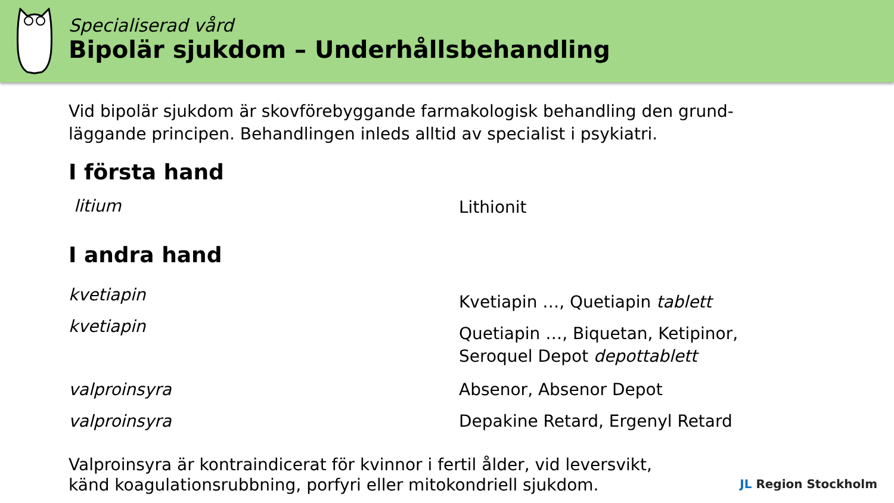Specialiserad vård
Bipolär sjukdom – Underhållsbehandling
Vid bipolär sjukdom är skovförebyggande farmakologisk behandling den grund-
läggande principen. Behandlingen inleds alltid av specialist i psykiatri.
I första hand
litium
Lithionit
I andra hand
kvetiapin
kvetiapin
Kvetiapin …, Quetiapin tablett
Quetiapin …, Biquetan, Ketipinor,
Seroquel Depot depottablett
valproinsyra
valproinsyra
Absenor, Absenor Depot
Depakine Retard, Ergenyl Retard
Valproinsyra är kontraindicerat för kvinnor i fertil ålder, vid leversvikt,
känd koagulationsrubbning, porfyri eller mitokondriell sjukdom.
JL Region Stockholm